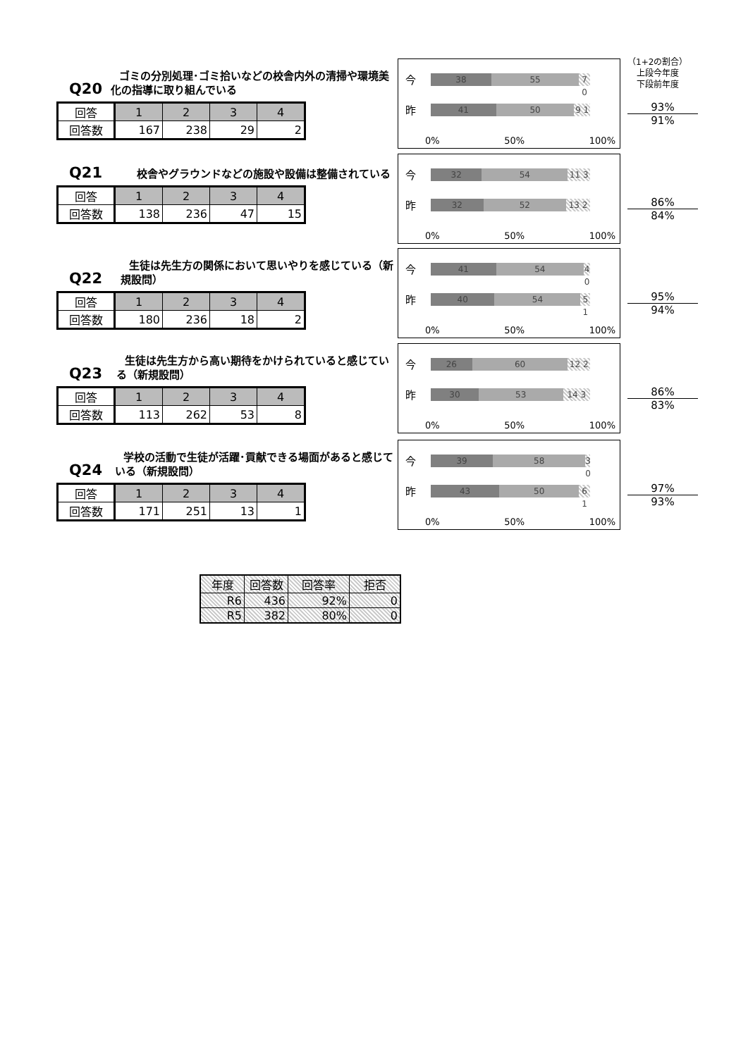（1+2の割合）
上段今年度
下段前年度
Q20
ゴミの分別処理･ゴミ拾いなどの校舎内外の清掃や環境美化の指導に取り組んでいる
| 回答 | 1 | 2 | 3 | 4 |
| 回答数 | 167 | 238 | 29 | 2 |
今
38 55 7 0
昨
41 50 9 1
0% 50% 100%
93%
91%
Q21
校舎やグラウンドなどの施設や設備は整備されている
| 回答 | 1 | 2 | 3 | 4 |
| 回答数 | 138 | 236 | 47 | 15 |
今
32 54 11 3
昨
32 52 13 2
0% 50% 100%
86%
84%
Q22
生徒は先生方の関係において思いやりを感じている（新規設問）
| 回答 | 1 | 2 | 3 | 4 |
| 回答数 | 180 | 236 | 18 | 2 |
今
41 54 4 0
昨
40 54 5 1
0% 50% 100%
95%
94%
Q23
生徒は先生方から高い期待をかけられていると感じている（新規設問）
| 回答 | 1 | 2 | 3 | 4 |
| 回答数 | 113 | 262 | 53 | 8 |
今
26 60 12 2
昨
30 53 14 3
0% 50% 100%
86%
83%
Q24
学校の活動で生徒が活躍･貢献できる場面があると感じている（新規設問）
| 回答 | 1 | 2 | 3 | 4 |
| 回答数 | 171 | 251 | 13 | 1 |
今
39 58 3 0
昨
43 50 6 1
0% 50% 100%
97%
93%
| 年度 | 回答数 | 回答率 | 拒否 |
| R6 | 436 | 92% | 0 |
| R5 | 382 | 80% | 0 |